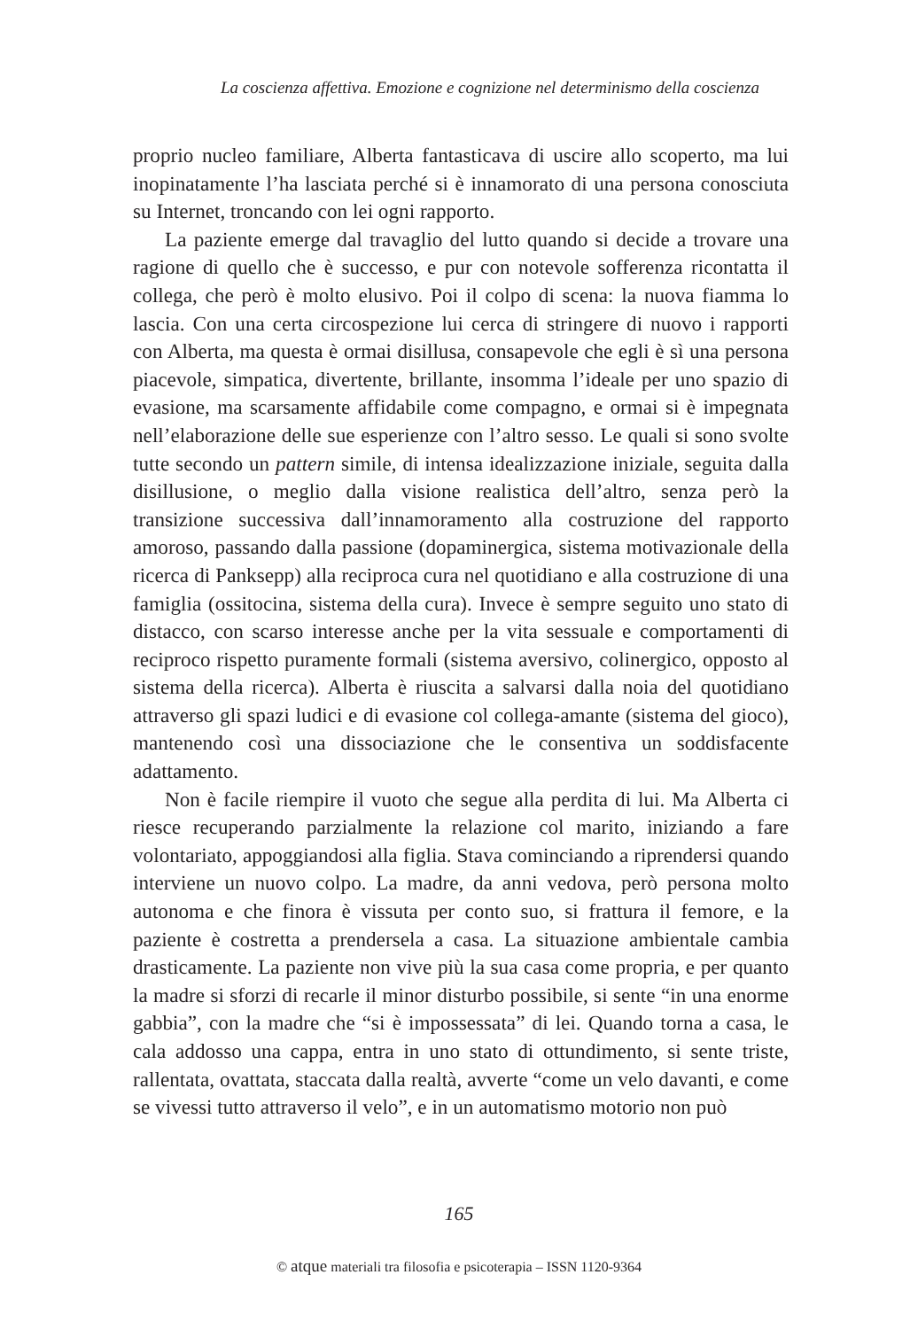La coscienza affettiva. Emozione e cognizione nel determinismo della coscienza
proprio nucleo familiare, Alberta fantasticava di uscire allo scoperto, ma lui inopinatamente l’ha lasciata perché si è innamorato di una persona conosciuta su Internet, troncando con lei ogni rapporto.
La paziente emerge dal travaglio del lutto quando si decide a trovare una ragione di quello che è successo, e pur con notevole sofferenza ricontatta il collega, che però è molto elusivo. Poi il colpo di scena: la nuova fiamma lo lascia. Con una certa circospezione lui cerca di stringere di nuovo i rapporti con Alberta, ma questa è ormai disillusa, consapevole che egli è sì una persona piacevole, simpatica, divertente, brillante, insomma l’ideale per uno spazio di evasione, ma scarsamente affidabile come compagno, e ormai si è impegnata nell’elaborazione delle sue esperienze con l’altro sesso. Le quali si sono svolte tutte secondo un pattern simile, di intensa idealizzazione iniziale, seguita dalla disillusione, o meglio dalla visione realistica dell’altro, senza però la transizione successiva dall’innamoramento alla costruzione del rapporto amoroso, passando dalla passione (dopaminergica, sistema motivazionale della ricerca di Panksepp) alla reciproca cura nel quotidiano e alla costruzione di una famiglia (ossitocina, sistema della cura). Invece è sempre seguito uno stato di distacco, con scarso interesse anche per la vita sessuale e comportamenti di reciproco rispetto puramente formali (sistema aversivo, colinergico, opposto al sistema della ricerca). Alberta è riuscita a salvarsi dalla noia del quotidiano attraverso gli spazi ludici e di evasione col collega-amante (sistema del gioco), mantenendo così una dissociazione che le consentiva un soddisfacente adattamento.
Non è facile riempire il vuoto che segue alla perdita di lui. Ma Alberta ci riesce recuperando parzialmente la relazione col marito, iniziando a fare volontariato, appoggiandosi alla figlia. Stava cominciando a riprendersi quando interviene un nuovo colpo. La madre, da anni vedova, però persona molto autonoma e che finora è vissuta per conto suo, si frattura il femore, e la paziente è costretta a prendersela a casa. La situazione ambientale cambia drasticamente. La paziente non vive più la sua casa come propria, e per quanto la madre si sforzi di recarle il minor disturbo possibile, si sente “in una enorme gabbia”, con la madre che “si è impossessata” di lei. Quando torna a casa, le cala addosso una cappa, entra in uno stato di ottundimento, si sente triste, rallentata, ovattata, staccata dalla realtà, avverte “come un velo davanti, e come se vivessi tutto attraverso il velo”, e in un automatismo motorio non può
165
© atque materiali tra filosofia e psicoterapia – ISSN 1120-9364